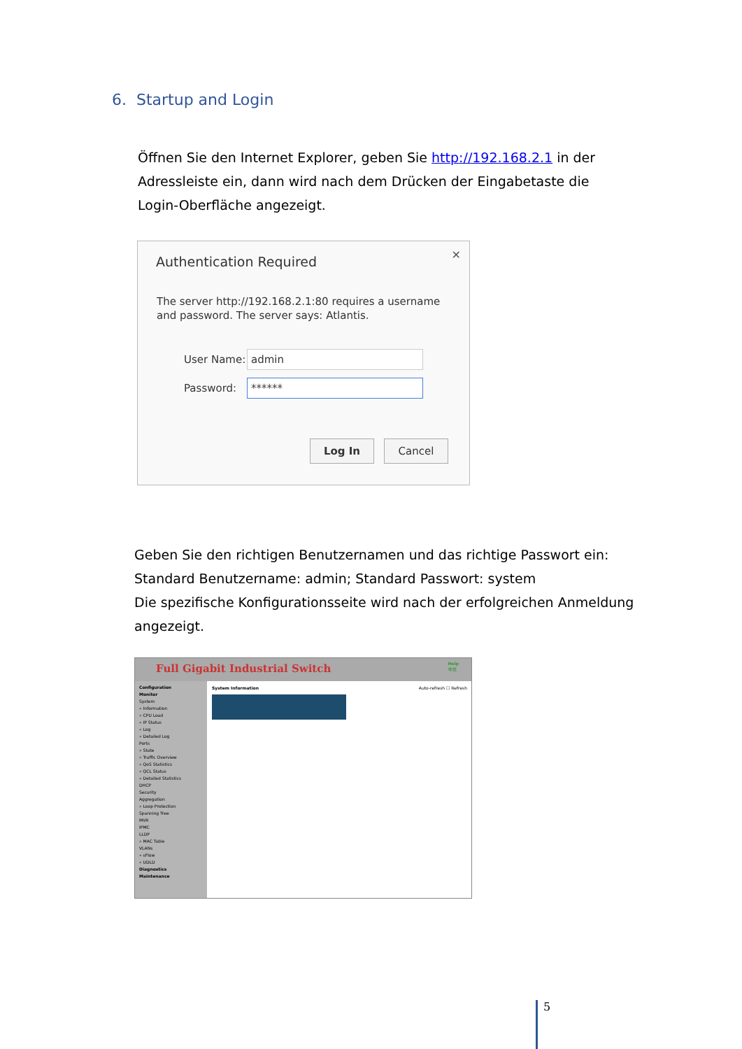6. Startup and Login
Öffnen Sie den Internet Explorer, geben Sie http://192.168.2.1 in der Adressleiste ein, dann wird nach dem Drücken der Eingabetaste die Login-Oberfläche angezeigt.
Authentication Required ✕
The server http://192.168.2.1:80 requires a username and password. The server says: Atlantis.
User Name:
admin
Password:
******
Log In Cancel
Geben Sie den richtigen Benutzernamen und das richtige Passwort ein:
Standard Benutzername: admin; Standard Passwort: system
Die spezifische Konfigurationsseite wird nach der erfolgreichen Anmeldung angezeigt.
Full Gigabit Industrial Switch Help
中文
Configuration
Monitor
System
» Information
» CPU Load
» IP Status
» Log
» Detailed Log
Ports
» State
» Traffic Overview
» QoS Statistics
» QCL Status
» Detailed Statistics
DHCP
Security
Aggregation
» Loop Protection
Spanning Tree
MVR
IPMC
LLDP
» MAC Table
VLANs
» sFlow
» UDLD
Diagnostics
Maintenance
System Information Auto-refresh ☐ Refresh
5